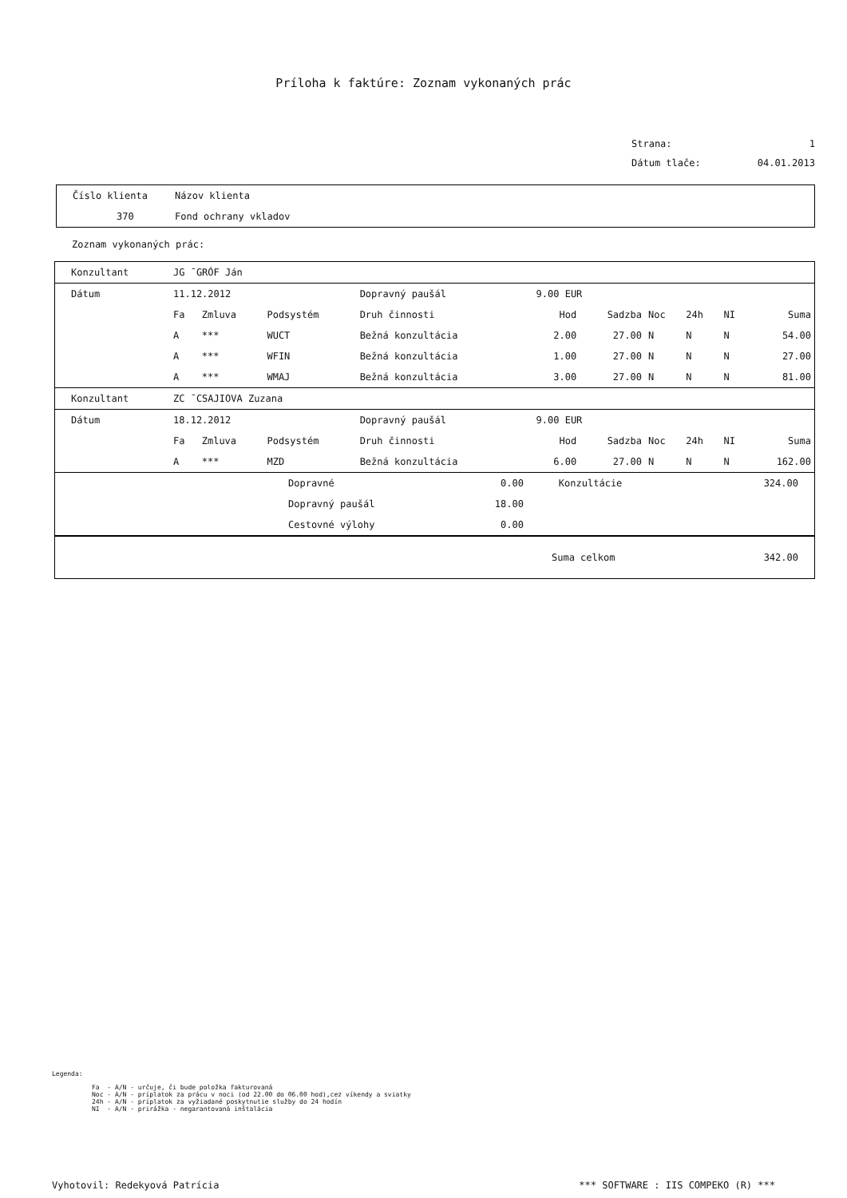Príloha k faktúre: Zoznam vykonaných prác
Strana: 1
Dátum tlače: 04.01.2013
| Číslo klienta | Názov klienta |
| 370 | Fond ochrany vkladov |
Zoznam vykonaných prác:
| Konzultant | JG ¯GRÓF Ján | | | | | | | | | | |
| Dátum | 11.12.2012 | | | Dopravný paušál | | 9.00 EUR | | | | | |
| | Fa | Zmluva | Podsystém | Druh činnosti | | Hod | Sadzba | Noc | 24h | NI | Suma |
| | A | *** | WUCT | Bežná konzultácia | | 2.00 | 27.00 | N | N | N | 54.00 |
| | A | *** | WFIN | Bežná konzultácia | | 1.00 | 27.00 | N | N | N | 27.00 |
| | A | *** | WMAJ | Bežná konzultácia | | 3.00 | 27.00 | N | N | N | 81.00 |
| Konzultant | ZC ¯CSAJIOVA Zuzana | | | | | | | | | | |
| Dátum | 18.12.2012 | | | Dopravný paušál | | 9.00 EUR | | | | | |
| | Fa | Zmluva | Podsystém | Druh činnosti | | Hod | Sadzba | Noc | 24h | NI | Suma |
| | A | *** | MZD | Bežná konzultácia | | 6.00 | 27.00 | N | N | N | 162.00 |
| | Dopravné | 0.00 | Konzultácie | 324.00 |
| | Dopravný paušál | 18.00 | | |
| | Cestovné výlohy | 0.00 | | |
| | Suma celkom | 342.00 |
Legenda:
Fa  - A/N - určuje, či bude položka fakturovaná
Noc - A/N - príplatok za prácu v noci (od 22.00 do 06.00 hod),cez víkendy a sviatky
24h - A/N - príplatok za vyžiadané poskytnutie služby do 24 hodín
NI  - A/N - prirážka - negarantovaná inštalácia
Vyhotovil: Redekyová Patrícia *** SOFTWARE : IIS COMPEKO (R) ***